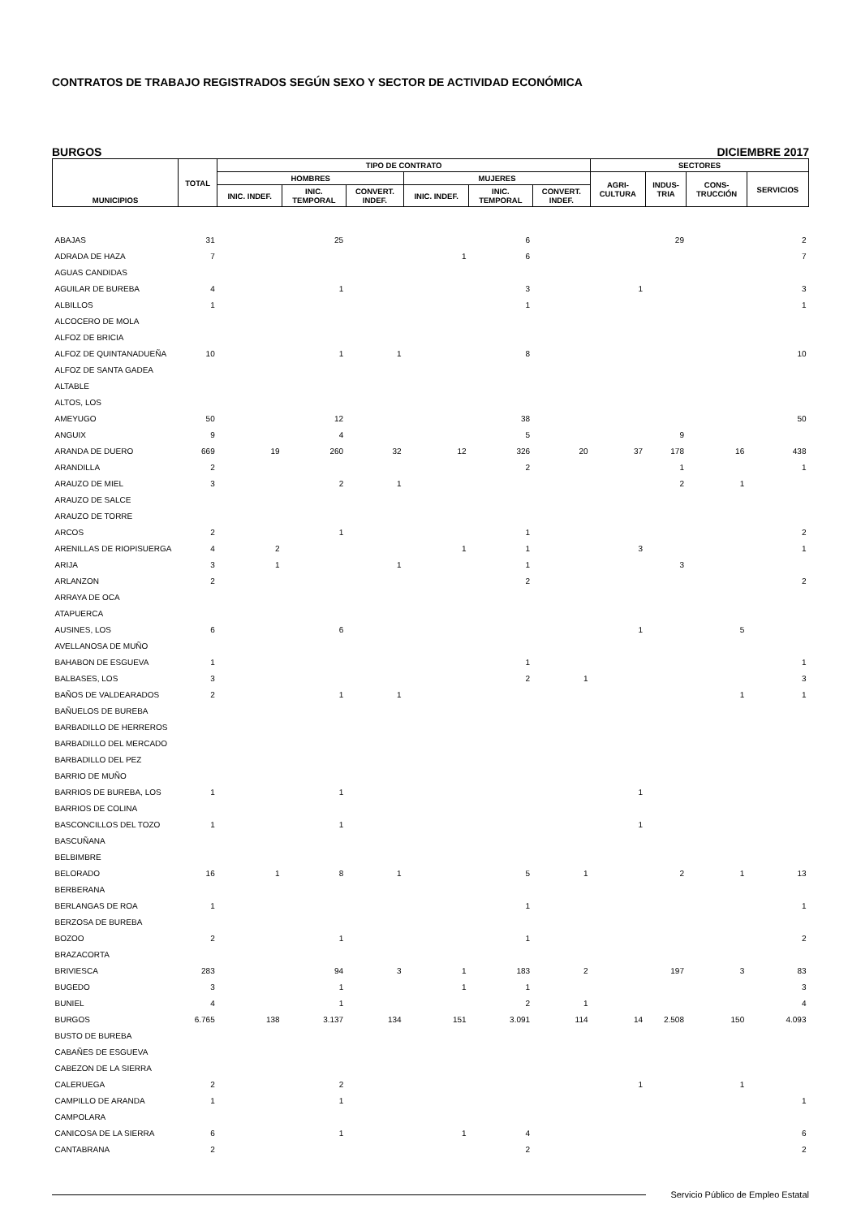CONTRATOS DE TRABAJO REGISTRADOS SEGÚN SEXO Y SECTOR DE ACTIVIDAD ECONÓMICA
BURGOS DICIEMBRE 2017
| MUNICIPIOS | TOTAL | TIPO DE CONTRATO | | | | | | SECTORES | | | |
| --- | --- | --- | --- | --- | --- | --- | --- | --- | --- | --- | --- |
| | | HOMBRES | | | MUJERES | | | AGRI- CULTURA | INDUS- TRIA | CONS- TRUCCIÓN | SERVICIOS |
| | | INIC. INDEF. | INIC. TEMPORAL | CONVERT. INDEF. | INIC. INDEF. | INIC. TEMPORAL | CONVERT. INDEF. | | | | |
| ABAJAS | 31 | | 25 | | | 6 | | | 29 | | 2 |
| ADRADA DE HAZA | 7 | | | | 1 | 6 | | | | | 7 |
| AGUAS CANDIDAS | | | | | | | | | | | |
| AGUILAR DE BUREBA | 4 | | 1 | | | 3 | | 1 | | | 3 |
| ALBILLOS | 1 | | | | | 1 | | | | | 1 |
| ALCOCERO DE MOLA | | | | | | | | | | | |
| ALFOZ DE BRICIA | | | | | | | | | | | |
| ALFOZ DE QUINTANADUEÑA | 10 | | 1 | 1 | | 8 | | | | | 10 |
| ALFOZ DE SANTA GADEA | | | | | | | | | | | |
| ALTABLE | | | | | | | | | | | |
| ALTOS, LOS | | | | | | | | | | | |
| AMEYUGO | 50 | | 12 | | | 38 | | | | | 50 |
| ANGUIX | 9 | | 4 | | | 5 | | | 9 | | |
| ARANDA DE DUERO | 669 | 19 | 260 | 32 | 12 | 326 | 20 | 37 | 178 | 16 | 438 |
| ARANDILLA | 2 | | | | | 2 | | | 1 | | 1 |
| ARAUZO DE MIEL | 3 | | 2 | 1 | | | | | 2 | 1 | |
| ARAUZO DE SALCE | | | | | | | | | | | |
| ARAUZO DE TORRE | | | | | | | | | | | |
| ARCOS | 2 | | 1 | | | 1 | | | | | 2 |
| ARENILLAS DE RIOPISUERGA | 4 | 2 | | | 1 | 1 | | 3 | | | 1 |
| ARIJA | 3 | 1 | | 1 | | 1 | | | 3 | | |
| ARLANZON | 2 | | | | | 2 | | | | | 2 |
| ARRAYA DE OCA | | | | | | | | | | | |
| ATAPUERCA | | | | | | | | | | | |
| AUSINES, LOS | 6 | | 6 | | | | | 1 | | 5 | |
| AVELLANOSA DE MUÑO | | | | | | | | | | | |
| BAHABON DE ESGUEVA | 1 | | | | | 1 | | | | | 1 |
| BALBASES, LOS | 3 | | | | | 2 | 1 | | | | 3 |
| BAÑOS DE VALDEARADOS | 2 | | 1 | 1 | | | | | | 1 | 1 |
| BAÑUELOS DE BUREBA | | | | | | | | | | | |
| BARBADILLO DE HERREROS | | | | | | | | | | | |
| BARBADILLO DEL MERCADO | | | | | | | | | | | |
| BARBADILLO DEL PEZ | | | | | | | | | | | |
| BARRIO DE MUÑO | | | | | | | | | | | |
| BARRIOS DE BUREBA, LOS | 1 | | 1 | | | | | 1 | | | |
| BARRIOS DE COLINA | | | | | | | | | | | |
| BASCONCILLOS DEL TOZO | 1 | | 1 | | | | | 1 | | | |
| BASCUÑANA | | | | | | | | | | | |
| BELBIMBRE | | | | | | | | | | | |
| BELORADO | 16 | 1 | 8 | 1 | | 5 | 1 | | 2 | 1 | 13 |
| BERBERANA | | | | | | | | | | | |
| BERLANGAS DE ROA | 1 | | | | | 1 | | | | | 1 |
| BERZOSA DE BUREBA | | | | | | | | | | | |
| BOZOO | 2 | | 1 | | | 1 | | | | | 2 |
| BRAZACORTA | | | | | | | | | | | |
| BRIVIESCA | 283 | | 94 | 3 | 1 | 183 | 2 | | 197 | 3 | 83 |
| BUGEDO | 3 | | 1 | | 1 | 1 | | | | | 3 |
| BUNIEL | 4 | | 1 | | | 2 | 1 | | | | 4 |
| BURGOS | 6.765 | 138 | 3.137 | 134 | 151 | 3.091 | 114 | 14 | 2.508 | 150 | 4.093 |
| BUSTO DE BUREBA | | | | | | | | | | | |
| CABAÑES DE ESGUEVA | | | | | | | | | | | |
| CABEZON DE LA SIERRA | | | | | | | | | | | |
| CALERUEGA | 2 | | 2 | | | | | 1 | | 1 | |
| CAMPILLO DE ARANDA | 1 | | 1 | | | | | | | | 1 |
| CAMPOLARA | | | | | | | | | | | |
| CANICOSA DE LA SIERRA | 6 | | 1 | | 1 | 4 | | | | | 6 |
| CANTABRANA | 2 | | | | | 2 | | | | | 2 |
Servicio Público de Empleo Estatal